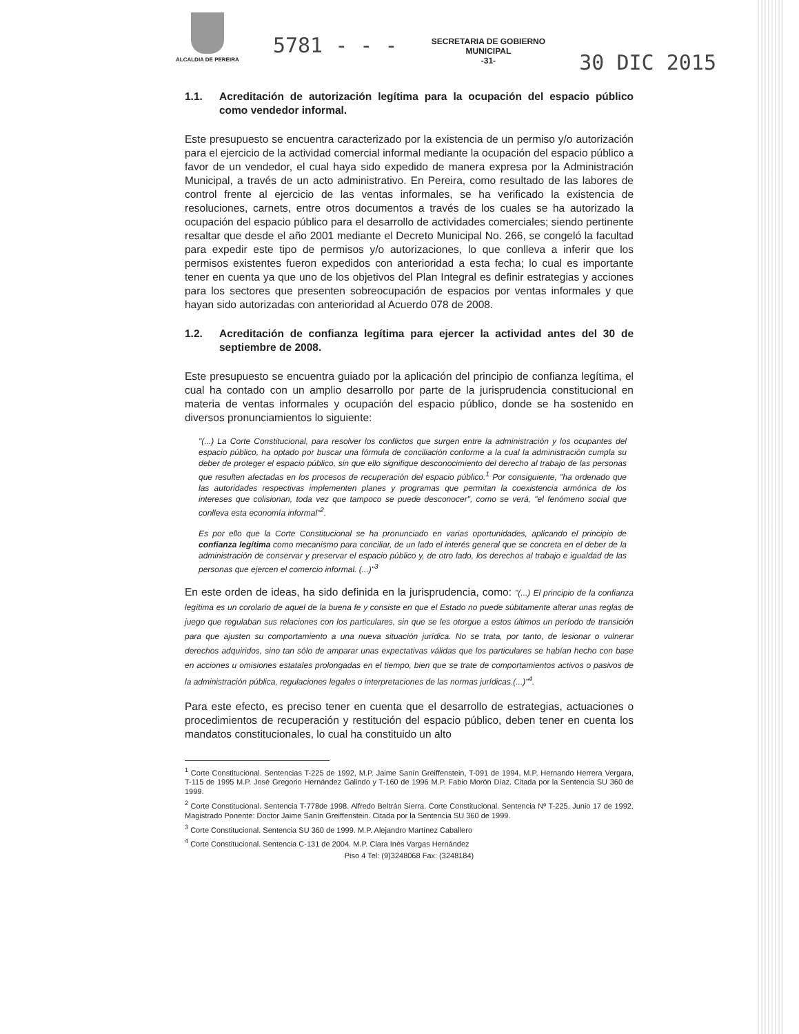ALCALDIA DE PEREIRA
5781 - - -
SECRETARIA DE GOBIERNO
MUNICIPAL
-31-
30 DIC 2015
1.1. Acreditación de autorización legítima para la ocupación del espacio público como vendedor informal.
Este presupuesto se encuentra caracterizado por la existencia de un permiso y/o autorización para el ejercicio de la actividad comercial informal mediante la ocupación del espacio público a favor de un vendedor, el cual haya sido expedido de manera expresa por la Administración Municipal, a través de un acto administrativo. En Pereira, como resultado de las labores de control frente al ejercicio de las ventas informales, se ha verificado la existencia de resoluciones, carnets, entre otros documentos a través de los cuales se ha autorizado la ocupación del espacio público para el desarrollo de actividades comerciales; siendo pertinente resaltar que desde el año 2001 mediante el Decreto Municipal No. 266, se congeló la facultad para expedir este tipo de permisos y/o autorizaciones, lo que conlleva a inferir que los permisos existentes fueron expedidos con anterioridad a esta fecha; lo cual es importante tener en cuenta ya que uno de los objetivos del Plan Integral es definir estrategias y acciones para los sectores que presenten sobreocupación de espacios por ventas informales y que hayan sido autorizadas con anterioridad al Acuerdo 078 de 2008.
1.2. Acreditación de confianza legítima para ejercer la actividad antes del 30 de septiembre de 2008.
Este presupuesto se encuentra guiado por la aplicación del principio de confianza legítima, el cual ha contado con un amplio desarrollo por parte de la jurisprudencia constitucional en materia de ventas informales y ocupación del espacio público, donde se ha sostenido en diversos pronunciamientos lo siguiente:
"(...) La Corte Constitucional, para resolver los conflictos que surgen entre la administración y los ocupantes del espacio público, ha optado por buscar una fórmula de conciliación conforme a la cual la administración cumpla su deber de proteger el espacio público, sin que ello signifique desconocimiento del derecho al trabajo de las personas que resulten afectadas en los procesos de recuperación del espacio público.<sup>1</sup> Por consiguiente, "ha ordenado que las autoridades respectivas implementen planes y programas que permitan la coexistencia armónica de los intereses que colisionan, toda vez que tampoco se puede desconocer", como se verá, "el fenómeno social que conlleva esta economía informal"<sup>2</sup>.
Es por ello que la Corte Constitucional se ha pronunciado en varias oportunidades, aplicando el principio de confianza legítima como mecanismo para conciliar, de un lado el interés general que se concreta en el deber de la administración de conservar y preservar el espacio público y, de otro lado, los derechos al trabajo e igualdad de las personas que ejercen el comercio informal. (...)"<sup>3</sup>
En este orden de ideas, ha sido definida en la jurisprudencia, como: "(...) El principio de la confianza legítima es un corolario de aquel de la buena fe y consiste en que el Estado no puede súbitamente alterar unas reglas de juego que regulaban sus relaciones con los particulares, sin que se les otorgue a estos últimos un período de transición para que ajusten su comportamiento a una nueva situación jurídica. No se trata, por tanto, de lesionar o vulnerar derechos adquiridos, sino tan sólo de amparar unas expectativas válidas que los particulares se habían hecho con base en acciones u omisiones estatales prolongadas en el tiempo, bien que se trate de comportamientos activos o pasivos de la administración pública, regulaciones legales o interpretaciones de las normas jurídicas.(...)"<sup>4</sup>.
Para este efecto, es preciso tener en cuenta que el desarrollo de estrategias, actuaciones o procedimientos de recuperación y restitución del espacio público, deben tener en cuenta los mandatos constitucionales, lo cual ha constituido un alto
<sup>1</sup> Corte Constitucional. Sentencias T-225 de 1992, M.P. Jaime Sanín Greiffenstein, T-091 de 1994, M.P. Hernando Herrera Vergara, T-115 de 1995 M.P. José Gregorio Hernández Galindo y T-160 de 1996 M.P. Fabio Morón Díaz. Citada por la Sentencia SU 360 de 1999.
<sup>2</sup> Corte Constitucional. Sentencia T-778de 1998. Alfredo Beltrán Sierra. Corte Constitucional. Sentencia Nº T-225. Junio 17 de 1992. Magistrado Ponente: Doctor Jaime Sanín Greiffenstein. Citada por la Sentencia SU 360 de 1999.
<sup>3</sup> Corte Constitucional. Sentencia SU 360 de 1999. M.P. Alejandro Martínez Caballero
<sup>4</sup> Corte Constitucional. Sentencia C-131 de 2004. M.P. Clara Inés Vargas Hernández
Piso 4 Tel: (9)3248068 Fax: (3248184)